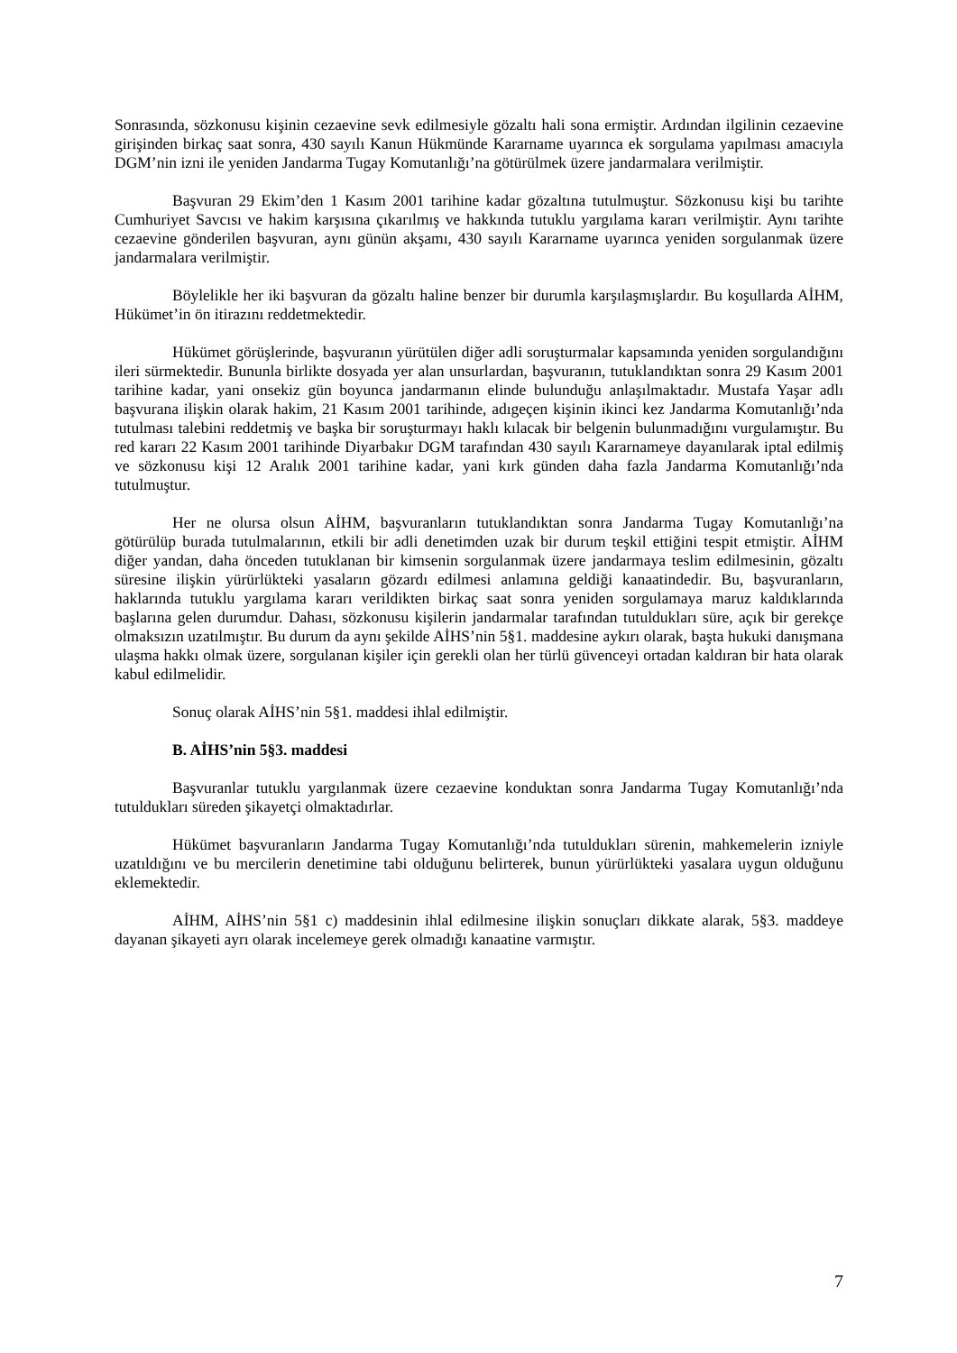Sonrasında, sözkonusu kişinin cezaevine sevk edilmesiyle gözaltı hali sona ermiştir. Ardından ilgilinin cezaevine girişinden birkaç saat sonra, 430 sayılı Kanun Hükmünde Kararname uyarınca ek sorgulama yapılması amacıyla DGM’nin izni ile yeniden Jandarma Tugay Komutanlığı’na götürülmek üzere jandarmalara verilmiştir.
Başvuran 29 Ekim’den 1 Kasım 2001 tarihine kadar gözaltına tutulmuştur. Sözkonusu kişi bu tarihte Cumhuriyet Savcısı ve hakim karşısına çıkarılmış ve hakkında tutuklu yargılama kararı verilmiştir. Aynı tarihte cezaevine gönderilen başvuran, aynı günün akşamı, 430 sayılı Kararname uyarınca yeniden sorgulanmak üzere jandarmalara verilmiştir.
Böylelikle her iki başvuran da gözaltı haline benzer bir durumla karşılaşmışlardır. Bu koşullarda AİHM, Hükümet’in ön itirazını reddetmektedir.
Hükümet görüşlerinde, başvuranın yürütülen diğer adli soruşturmalar kapsamında yeniden sorgulandığını ileri sürmektedir. Bununla birlikte dosyada yer alan unsurlardan, başvuranın, tutuklandıktan sonra 29 Kasım 2001 tarihine kadar, yani onsekiz gün boyunca jandarmanın elinde bulunduğu anlaşılmaktadır. Mustafa Yaşar adlı başvurana ilişkin olarak hakim, 21 Kasım 2001 tarihinde, adıgeçen kişinin ikinci kez Jandarma Komutanlığı’nda tutulması talebini reddetmiş ve başka bir soruşturmayı haklı kılacak bir belgenin bulunmadığını vurgulamıştır. Bu red kararı 22 Kasım 2001 tarihinde Diyarbakır DGM tarafından 430 sayılı Kararnameye dayanılarak iptal edilmiş ve sözkonusu kişi 12 Aralık 2001 tarihine kadar, yani kırk günden daha fazla Jandarma Komutanlığı’nda tutulmuştur.
Her ne olursa olsun AİHM, başvuranların tutuklandıktan sonra Jandarma Tugay Komutanlığı’na götürülüp burada tutulmalarının, etkili bir adli denetimden uzak bir durum teşkil ettiğini tespit etmiştir. AİHM diğer yandan, daha önceden tutuklanan bir kimsenin sorgulanmak üzere jandarmaya teslim edilmesinin, gözaltı süresine ilişkin yürürlükteki yasaların gözardı edilmesi anlamına geldiği kanaatindedir. Bu, başvuranların, haklarında tutuklu yargılama kararı verildikten birkaç saat sonra yeniden sorgulamaya maruz kaldıklarında başlarına gelen durumdur. Dahası, sözkonusu kişilerin jandarmalar tarafından tutuldukları süre, açık bir gerekçe olmaksızın uzatılmıştır. Bu durum da aynı şekilde AİHS’nin 5§1. maddesine aykırı olarak, başta hukuki danışmana ulaşma hakkı olmak üzere, sorgulanan kişiler için gerekli olan her türlü güvenceyi ortadan kaldıran bir hata olarak kabul edilmelidir.
Sonuç olarak AİHS’nin 5§1. maddesi ihlal edilmiştir.
B. AİHS’nin 5§3. maddesi
Başvuranlar tutuklu yargılanmak üzere cezaevine konduktan sonra Jandarma Tugay Komutanlığı’nda tutuldukları süreden şikayetçi olmaktadırlar.
Hükümet başvuranların Jandarma Tugay Komutanlığı’nda tutuldukları sürenin, mahkemelerin izniyle uzatıldığını ve bu mercilerin denetimine tabi olduğunu belirterek, bunun yürürlükteki yasalara uygun olduğunu eklemektedir.
AİHM, AİHS’nin 5§1 c) maddesinin ihlal edilmesine ilişkin sonuçları dikkate alarak, 5§3. maddeye dayanan şikayeti ayrı olarak incelemeye gerek olmadığı kanaatine varmıştır.
7